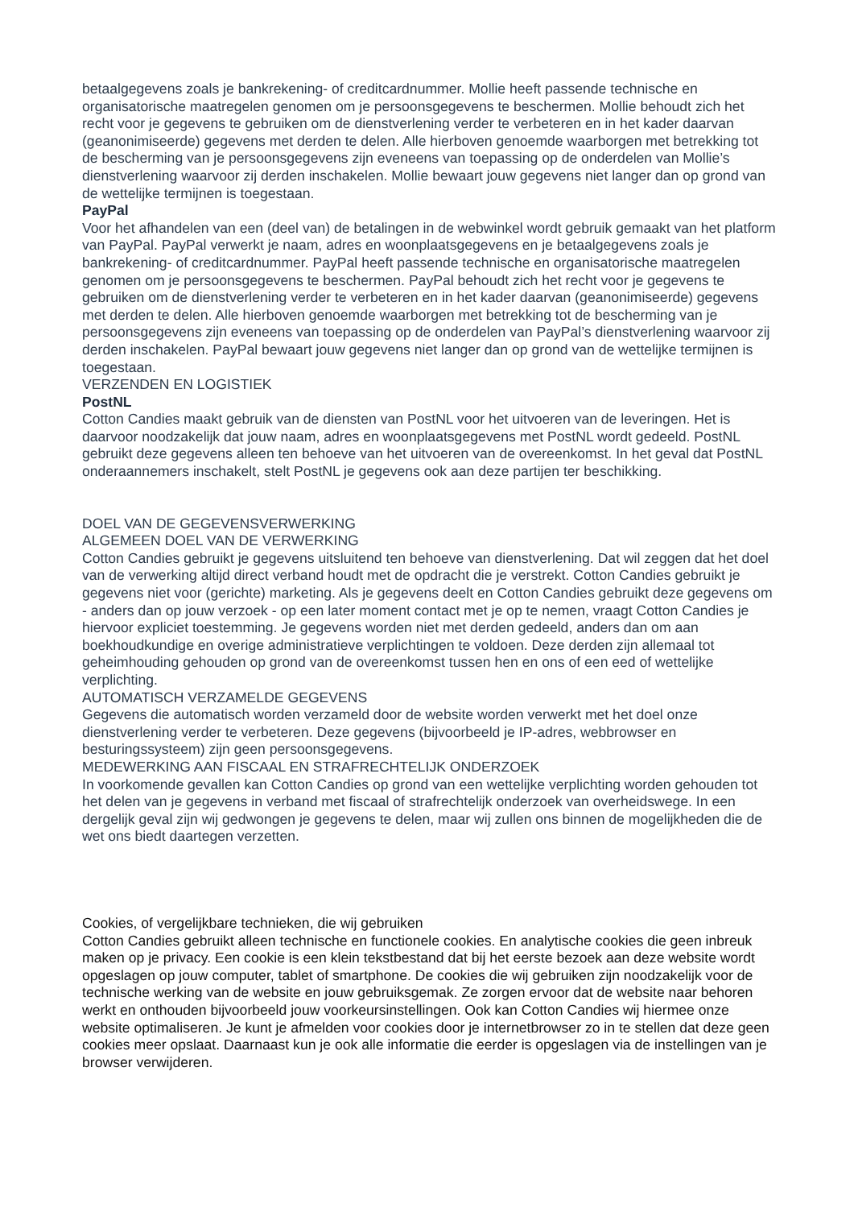betaalgegevens zoals je bankrekening- of creditcardnummer. Mollie heeft passende technische en organisatorische maatregelen genomen om je persoonsgegevens te beschermen. Mollie behoudt zich het recht voor je gegevens te gebruiken om de dienstverlening verder te verbeteren en in het kader daarvan (geanonimiseerde) gegevens met derden te delen. Alle hierboven genoemde waarborgen met betrekking tot de bescherming van je persoonsgegevens zijn eveneens van toepassing op de onderdelen van Mollie’s dienstverlening waarvoor zij derden inschakelen. Mollie bewaart jouw gegevens niet langer dan op grond van de wettelijke termijnen is toegestaan.
PayPal
Voor het afhandelen van een (deel van) de betalingen in de webwinkel wordt gebruik gemaakt van het platform van PayPal. PayPal verwerkt je naam, adres en woonplaatsgegevens en je betaalgegevens zoals je bankrekening- of creditcardnummer. PayPal heeft passende technische en organisatorische maatregelen genomen om je persoonsgegevens te beschermen. PayPal behoudt zich het recht voor je gegevens te gebruiken om de dienstverlening verder te verbeteren en in het kader daarvan (geanonimiseerde) gegevens met derden te delen. Alle hierboven genoemde waarborgen met betrekking tot de bescherming van je persoonsgegevens zijn eveneens van toepassing op de onderdelen van PayPal’s dienstverlening waarvoor zij derden inschakelen. PayPal bewaart jouw gegevens niet langer dan op grond van de wettelijke termijnen is toegestaan.
VERZENDEN EN LOGISTIEK
PostNL
Cotton Candies maakt gebruik van de diensten van PostNL voor het uitvoeren van de leveringen. Het is daarvoor noodzakelijk dat jouw naam, adres en woonplaatsgegevens met PostNL wordt gedeeld. PostNL gebruikt deze gegevens alleen ten behoeve van het uitvoeren van de overeenkomst. In het geval dat PostNL onderaannemers inschakelt, stelt PostNL je gegevens ook aan deze partijen ter beschikking.
DOEL VAN DE GEGEVENSVERWERKING
ALGEMEEN DOEL VAN DE VERWERKING
Cotton Candies gebruikt je gegevens uitsluitend ten behoeve van dienstverlening. Dat wil zeggen dat het doel van de verwerking altijd direct verband houdt met de opdracht die je verstrekt. Cotton Candies gebruikt je gegevens niet voor (gerichte) marketing. Als je gegevens deelt en Cotton Candies gebruikt deze gegevens om - anders dan op jouw verzoek - op een later moment contact met je op te nemen, vraagt Cotton Candies je hiervoor expliciet toestemming. Je gegevens worden niet met derden gedeeld, anders dan om aan boekhoudkundige en overige administratieve verplichtingen te voldoen. Deze derden zijn allemaal tot geheimhouding gehouden op grond van de overeenkomst tussen hen en ons of een eed of wettelijke verplichting.
AUTOMATISCH VERZAMELDE GEGEVENS
Gegevens die automatisch worden verzameld door de website worden verwerkt met het doel onze dienstverlening verder te verbeteren. Deze gegevens (bijvoorbeeld je IP-adres, webbrowser en besturingssysteem) zijn geen persoonsgegevens.
MEDEWERKING AAN FISCAAL EN STRAFRECHTELIJK ONDERZOEK
In voorkomende gevallen kan Cotton Candies op grond van een wettelijke verplichting worden gehouden tot het delen van je gegevens in verband met fiscaal of strafrechtelijk onderzoek van overheidswege. In een dergelijk geval zijn wij gedwongen je gegevens te delen, maar wij zullen ons binnen de mogelijkheden die de wet ons biedt daartegen verzetten.
Cookies, of vergelijkbare technieken, die wij gebruiken
Cotton Candies gebruikt alleen technische en functionele cookies. En analytische cookies die geen inbreuk maken op je privacy. Een cookie is een klein tekstbestand dat bij het eerste bezoek aan deze website wordt opgeslagen op jouw computer, tablet of smartphone. De cookies die wij gebruiken zijn noodzakelijk voor de technische werking van de website en jouw gebruiksgemak. Ze zorgen ervoor dat de website naar behoren werkt en onthouden bijvoorbeeld jouw voorkeursinstellingen. Ook kan Cotton Candies wij hiermee onze website optimaliseren. Je kunt je afmelden voor cookies door je internetbrowser zo in te stellen dat deze geen cookies meer opslaat. Daarnaast kun je ook alle informatie die eerder is opgeslagen via de instellingen van je browser verwijderen.